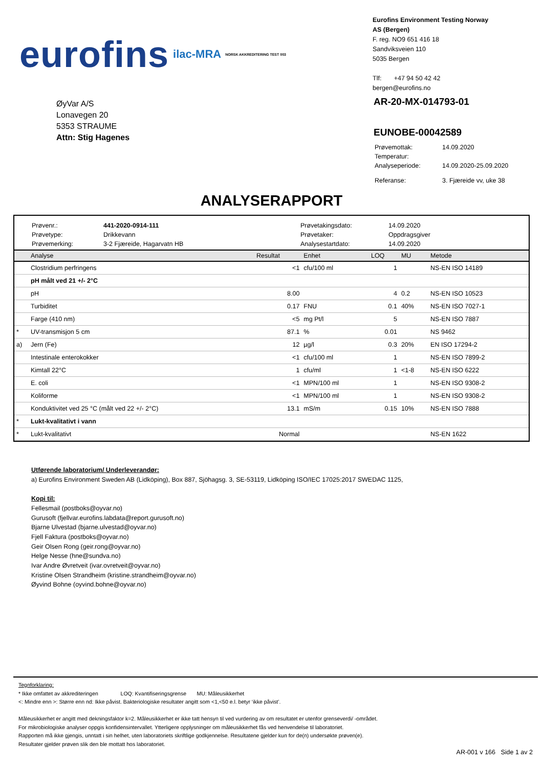eurofins ilac-MRA NORSK AKKREDITERING TEST 003
Eurofins Environment Testing Norway
AS (Bergen)
F. reg. NO9 651 416 18
Sandviksveien 110
5035 Bergen
Tlf: +47 94 50 42 42
bergen@eurofins.no
ØyVar A/S
Lonavegen 20
5353 STRAUME
Attn: Stig Hagenes
AR-20-MX-014793-01
EUNOBE-00042589
| Prøvemottak: | 14.09.2020 |
| Temperatur: | |
| Analyseperiode: | 14.09.2020-25.09.2020 |
| Referanse: | 3. Fjæreide vv, uke 38 |
ANALYSERAPPORT
Prøvenr.: 441-2020-0914-111 Prøvetakingsdato: 14.09.2020 Prøvetype: Drikkevann Prøvetaker: Oppdragsgiver Prøvemerking: 3-2 Fjæreide, Hagarvatn HB Analysestartdato: 14.09.2020
| | Analyse | Resultat | Enhet | LOQ | MU | Metode |
| --- | --- | --- | --- | --- | --- | --- |
| | Clostridium perfringens | <1 | cfu/100 ml | 1 | | NS-EN ISO 14189 |
| | pH målt ved 21 +/- 2°C | | | | | |
| | pH | 8.00 | | 4 | 0.2 | NS-EN ISO 10523 |
| | Turbiditet | 0.17 | FNU | 0.1 | 40% | NS-EN ISO 7027-1 |
| | Farge (410 nm) | <5 | mg Pt/l | 5 | | NS-EN ISO 7887 |
| * | UV-transmisjon 5 cm | 87.1 | % | 0.01 | | NS 9462 |
| a) | Jern (Fe) | 12 | µg/l | 0.3 | 20% | EN ISO 17294-2 |
| | Intestinale enterokokker | <1 | cfu/100 ml | 1 | | NS-EN ISO 7899-2 |
| | Kimtall 22°C | 1 | cfu/ml | 1 | <1-8 | NS-EN ISO 6222 |
| | E. coli | <1 | MPN/100 ml | 1 | | NS-EN ISO 9308-2 |
| | Koliforme | <1 | MPN/100 ml | 1 | | NS-EN ISO 9308-2 |
| | Konduktivitet ved 25 °C (målt ved 22 +/- 2°C) | 13.1 | mS/m | 0.15 | 10% | NS-EN ISO 7888 |
| * | Lukt-kvalitativt i vann | | | | | |
| * | Lukt-kvalitativt | Normal | | | | NS-EN 1622 |
Utførende laboratorium/ Underleverandør:
a) Eurofins Environment Sweden AB (Lidköping), Box 887, Sjöhagsg. 3, SE-53119, Lidköping ISO/IEC 17025:2017 SWEDAC 1125,
Kopi til:
Fellesmail (postboks@oyvar.no)
Gurusoft (fjellvar.eurofins.labdata@report.gurusoft.no)
Bjarne Ulvestad (bjarne.ulvestad@oyvar.no)
Fjell Faktura (postboks@oyvar.no)
Geir Olsen Rong (geir.rong@oyvar.no)
Helge Nesse (hne@sundva.no)
Ivar Andre Øvretveit (ivar.ovretveit@oyvar.no)
Kristine Olsen Strandheim (kristine.strandheim@oyvar.no)
Øyvind Bohne (oyvind.bohne@oyvar.no)
Tegnforklaring:
* Ikke omfattet av akkrediteringen LOQ: Kvantifiseringsgrense MU: Måleusikkerhet
<: Mindre enn >: Større enn nd: Ikke påvist. Bakteriologiske resultater angitt som <1,<50 e.l. betyr ‘ikke påvist’.
Måleusikkerhet er angitt med dekningsfaktor k=2. Måleusikkerhet er ikke tatt hensyn til ved vurdering av om resultatet er utenfor grenseverdi/ -området.
For mikrobiologiske analyser oppgis konfidensintervallet. Ytterligere opplysninger om måleusikkerhet fås ved henvendelse til laboratoriet.
Rapporten må ikke gjengis, unntatt i sin helhet, uten laboratoriets skriftlige godkjennelse. Resultatene gjelder kun for de(n) undersøkte prøven(e).
Resultater gjelder prøven slik den ble mottatt hos laboratoriet.
AR-001 v 166 Side 1 av 2